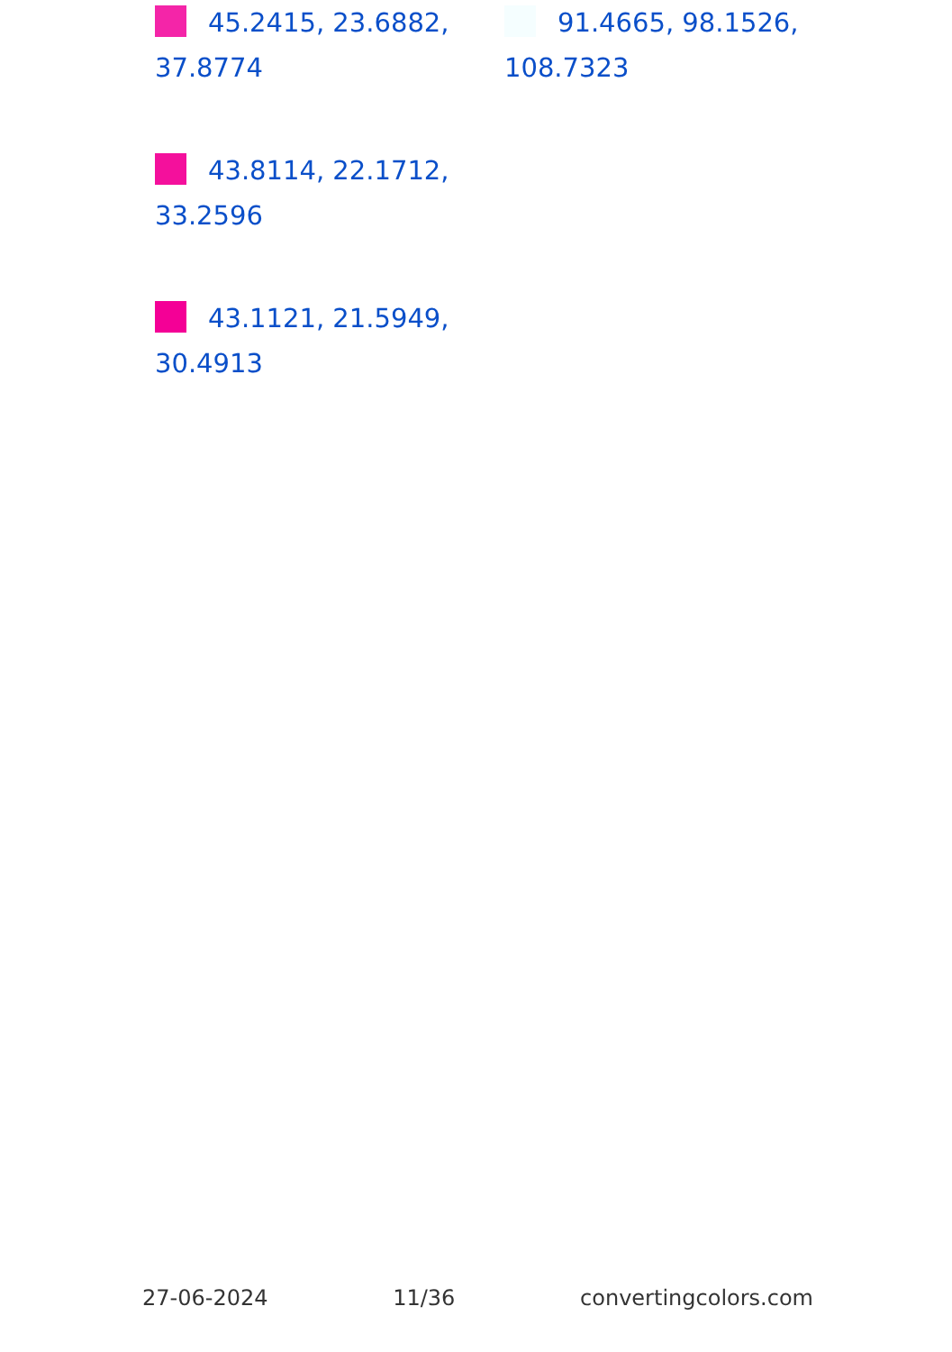45.2415, 23.6882, 37.8774
43.8114, 22.1712, 33.2596
43.1121, 21.5949, 30.4913
91.4665, 98.1526, 108.7323
27-06-2024 11/36 convertingcolors.com